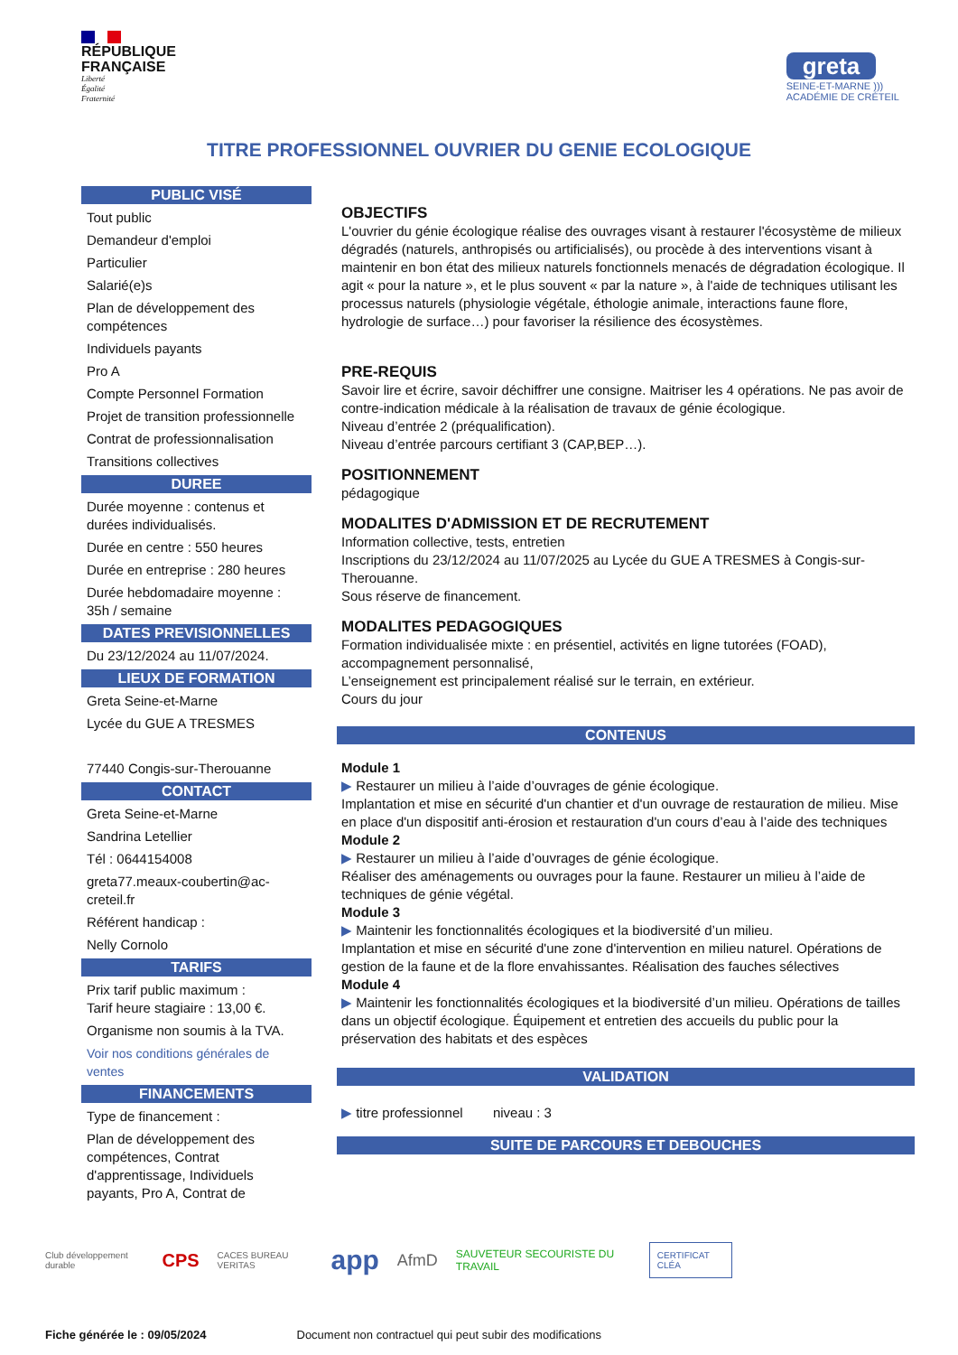RÉPUBLIQUE
FRANÇAISE
Liberté
Égalité
Fraternité
greta
SEINE-ET-MARNE )))
ACADÉMIE DE CRÉTEIL
TITRE PROFESSIONNEL OUVRIER DU GENIE ECOLOGIQUE
PUBLIC VISÉ
Tout public
Demandeur d'emploi
Particulier
Salarié(e)s
Plan de développement des compétences
Individuels payants
Pro A
Compte Personnel Formation
Projet de transition professionnelle
Contrat de professionnalisation
Transitions collectives
DUREE
Durée moyenne : contenus et durées individualisés.
Durée en centre : 550 heures
Durée en entreprise : 280 heures
Durée hebdomadaire moyenne : 35h / semaine
DATES PREVISIONNELLES
Du 23/12/2024 au 11/07/2024.
LIEUX DE FORMATION
Greta Seine-et-Marne
Lycée du GUE A TRESMES
77440 Congis-sur-Therouanne
CONTACT
Greta Seine-et-Marne
Sandrina Letellier
Tél : 0644154008
greta77.meaux-coubertin@ac-creteil.fr
Référent handicap :
Nelly Cornolo
TARIFS
Prix tarif public maximum :
Tarif heure stagiaire : 13,00 €.
Organisme non soumis à la TVA.
Voir nos conditions générales de ventes
FINANCEMENTS
Type de financement :
Plan de développement des compétences, Contrat d'apprentissage, Individuels payants, Pro A, Contrat de
OBJECTIFS
L'ouvrier du génie écologique réalise des ouvrages visant à restaurer l'écosystème de milieux dégradés (naturels, anthropisés ou artificialisés), ou procède à des interventions visant à maintenir en bon état des milieux naturels fonctionnels menacés de dégradation écologique. Il agit « pour la nature », et le plus souvent « par la nature », à l'aide de techniques utilisant les processus naturels (physiologie végétale, éthologie animale, interactions faune flore, hydrologie de surface…) pour favoriser la résilience des écosystèmes.
PRE-REQUIS
Savoir lire et écrire, savoir déchiffrer une consigne. Maitriser les 4 opérations. Ne pas avoir de contre-indication médicale à la réalisation de travaux de génie écologique.
Niveau d’entrée 2 (préqualification).
Niveau d’entrée parcours certifiant 3 (CAP,BEP…).
POSITIONNEMENT
pédagogique
MODALITES D'ADMISSION ET DE RECRUTEMENT
Information collective, tests, entretien
Inscriptions du 23/12/2024 au 11/07/2025 au Lycée du GUE A TRESMES à Congis-sur-Therouanne.
Sous réserve de financement.
MODALITES PEDAGOGIQUES
Formation individualisée mixte : en présentiel, activités en ligne tutorées (FOAD), accompagnement personnalisé,
L’enseignement est principalement réalisé sur le terrain, en extérieur.
Cours du jour
CONTENUS
Module 1
▶ Restaurer un milieu à l’aide d’ouvrages de génie écologique.
Implantation et mise en sécurité d'un chantier et d'un ouvrage de restauration de milieu. Mise en place d'un dispositif anti-érosion et restauration d'un cours d’eau à l’aide des techniques
Module 2
▶ Restaurer un milieu à l’aide d’ouvrages de génie écologique.
Réaliser des aménagements ou ouvrages pour la faune. Restaurer un milieu à l’aide de techniques de génie végétal.
Module 3
▶ Maintenir les fonctionnalités écologiques et la biodiversité d’un milieu.
Implantation et mise en sécurité d'une zone d'intervention en milieu naturel. Opérations de gestion de la faune et de la flore envahissantes. Réalisation des fauches sélectives
Module 4
▶ Maintenir les fonctionnalités écologiques et la biodiversité d’un milieu. Opérations de tailles dans un objectif écologique. Équipement et entretien des accueils du public pour la préservation des habitats et des espèces
VALIDATION
▶ titre professionnel niveau : 3
SUITE DE PARCOURS ET DEBOUCHES
Club développement durable CPS CACES BUREAU VERITAS app AfmD SAUVETEUR SECOURISTE DU TRAVAIL CERTIFICAT CLÉA
Fiche générée le : 09/05/2024 Document non contractuel qui peut subir des modifications